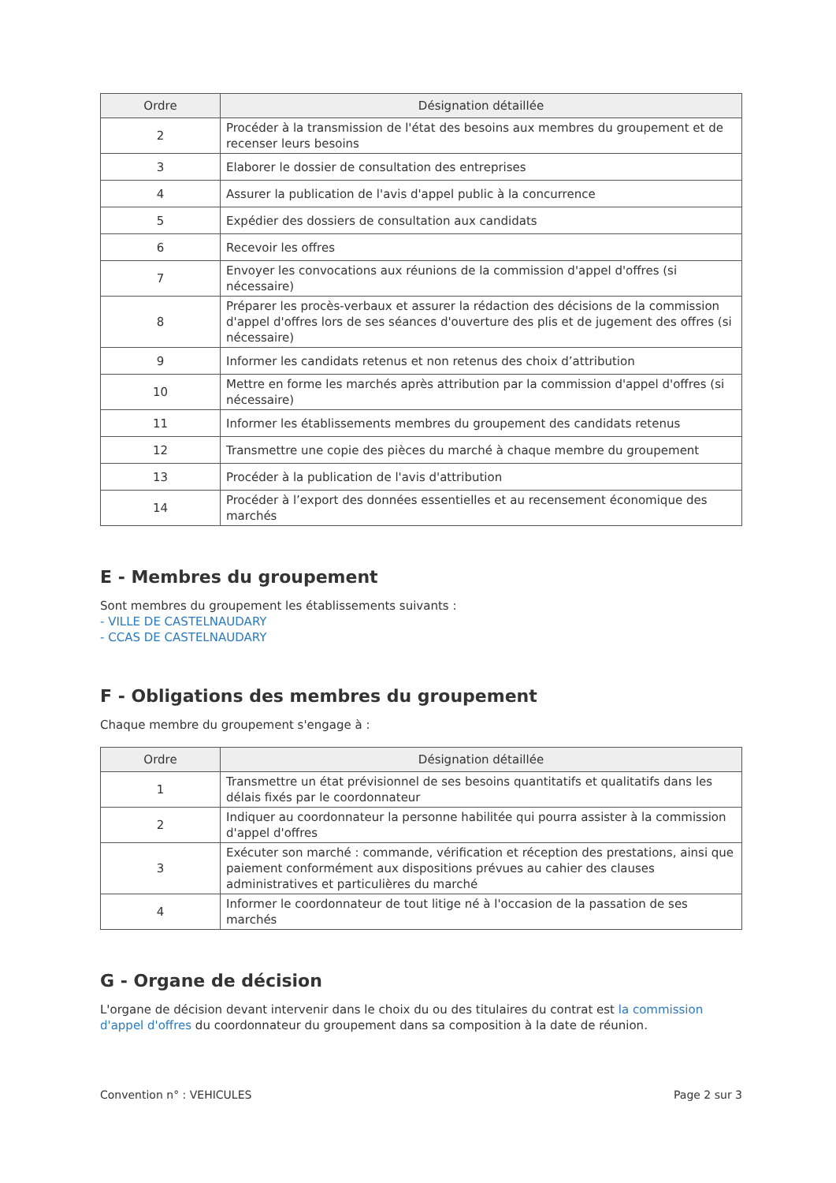| Ordre | Désignation détaillée |
| --- | --- |
| 2 | Procéder à la transmission de l'état des besoins aux membres du groupement et de recenser leurs besoins |
| 3 | Elaborer le dossier de consultation des entreprises |
| 4 | Assurer la publication de l'avis d'appel public à la concurrence |
| 5 | Expédier des dossiers de consultation aux candidats |
| 6 | Recevoir les offres |
| 7 | Envoyer les convocations aux réunions de la commission d'appel d'offres (si nécessaire) |
| 8 | Préparer les procès-verbaux et assurer la rédaction des décisions de la commission d'appel d'offres lors de ses séances d'ouverture des plis et de jugement des offres (si nécessaire) |
| 9 | Informer les candidats retenus et non retenus des choix d’attribution |
| 10 | Mettre en forme les marchés après attribution par la commission d'appel d'offres (si nécessaire) |
| 11 | Informer les établissements membres du groupement des candidats retenus |
| 12 | Transmettre une copie des pièces du marché à chaque membre du groupement |
| 13 | Procéder à la publication de l'avis d'attribution |
| 14 | Procéder à l’export des données essentielles et au recensement économique des marchés |
E - Membres du groupement
Sont membres du groupement les établissements suivants :
- VILLE DE CASTELNAUDARY
- CCAS DE CASTELNAUDARY
F - Obligations des membres du groupement
Chaque membre du groupement s'engage à :
| Ordre | Désignation détaillée |
| --- | --- |
| 1 | Transmettre un état prévisionnel de ses besoins quantitatifs et qualitatifs dans les délais fixés par le coordonnateur |
| 2 | Indiquer au coordonnateur la personne habilitée qui pourra assister à la commission d'appel d'offres |
| 3 | Exécuter son marché : commande, vérification et réception des prestations, ainsi que paiement conformément aux dispositions prévues au cahier des clauses administratives et particulières du marché |
| 4 | Informer le coordonnateur de tout litige né à l'occasion de la passation de ses marchés |
G - Organe de décision
L'organe de décision devant intervenir dans le choix du ou des titulaires du contrat est la commission d'appel d'offres du coordonnateur du groupement dans sa composition à la date de réunion.
Convention n° : VEHICULES Page 2 sur 3